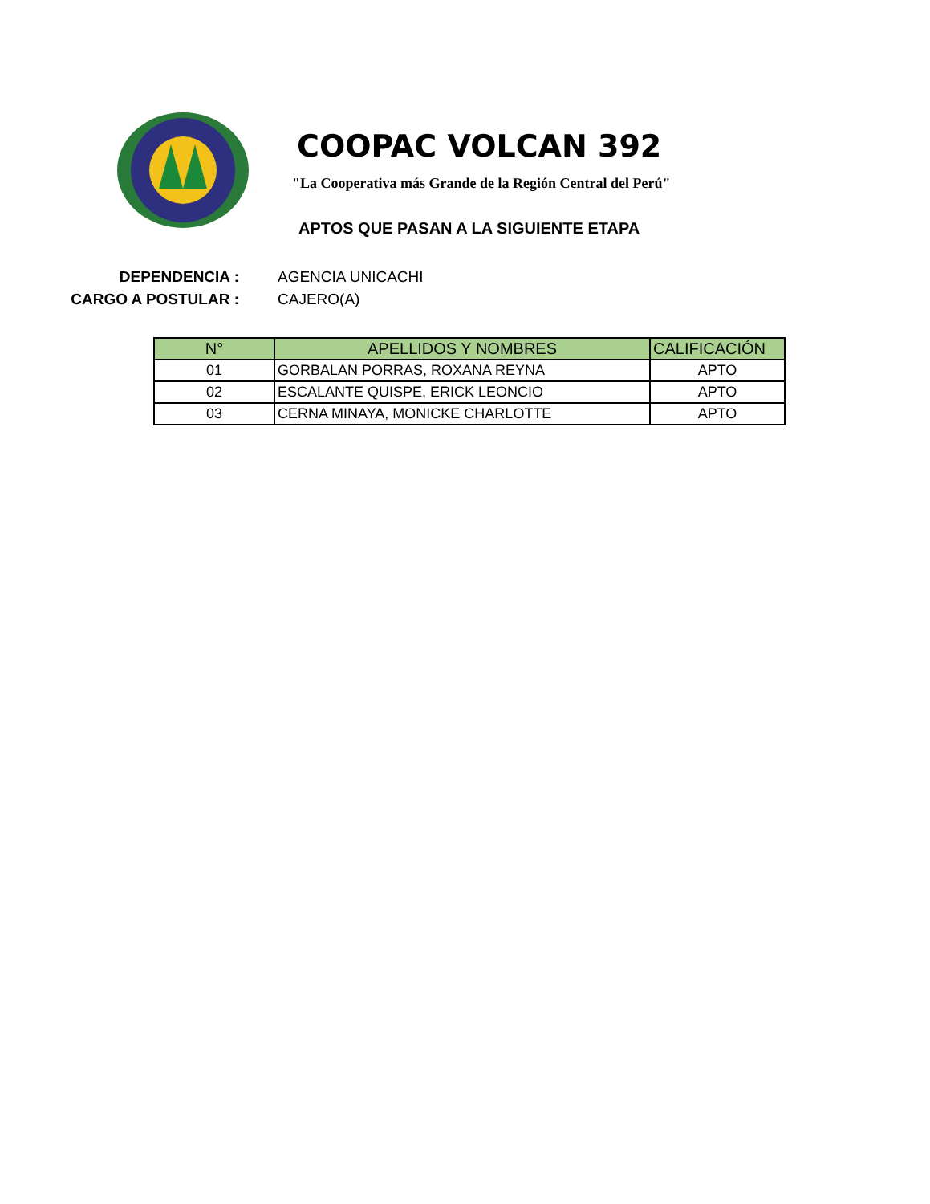COOPAC VOLCAN 392
"La Cooperativa más Grande de la Región Central del Perú"
APTOS QUE PASAN A LA SIGUIENTE ETAPA
DEPENDENCIA : AGENCIA UNICACHI
CARGO A POSTULAR : CAJERO(A)
| N° | APELLIDOS Y NOMBRES | CALIFICACIÓN |
| --- | --- | --- |
| 01 | GORBALAN PORRAS, ROXANA REYNA | APTO |
| 02 | ESCALANTE QUISPE, ERICK LEONCIO | APTO |
| 03 | CERNA MINAYA, MONICKE CHARLOTTE | APTO |